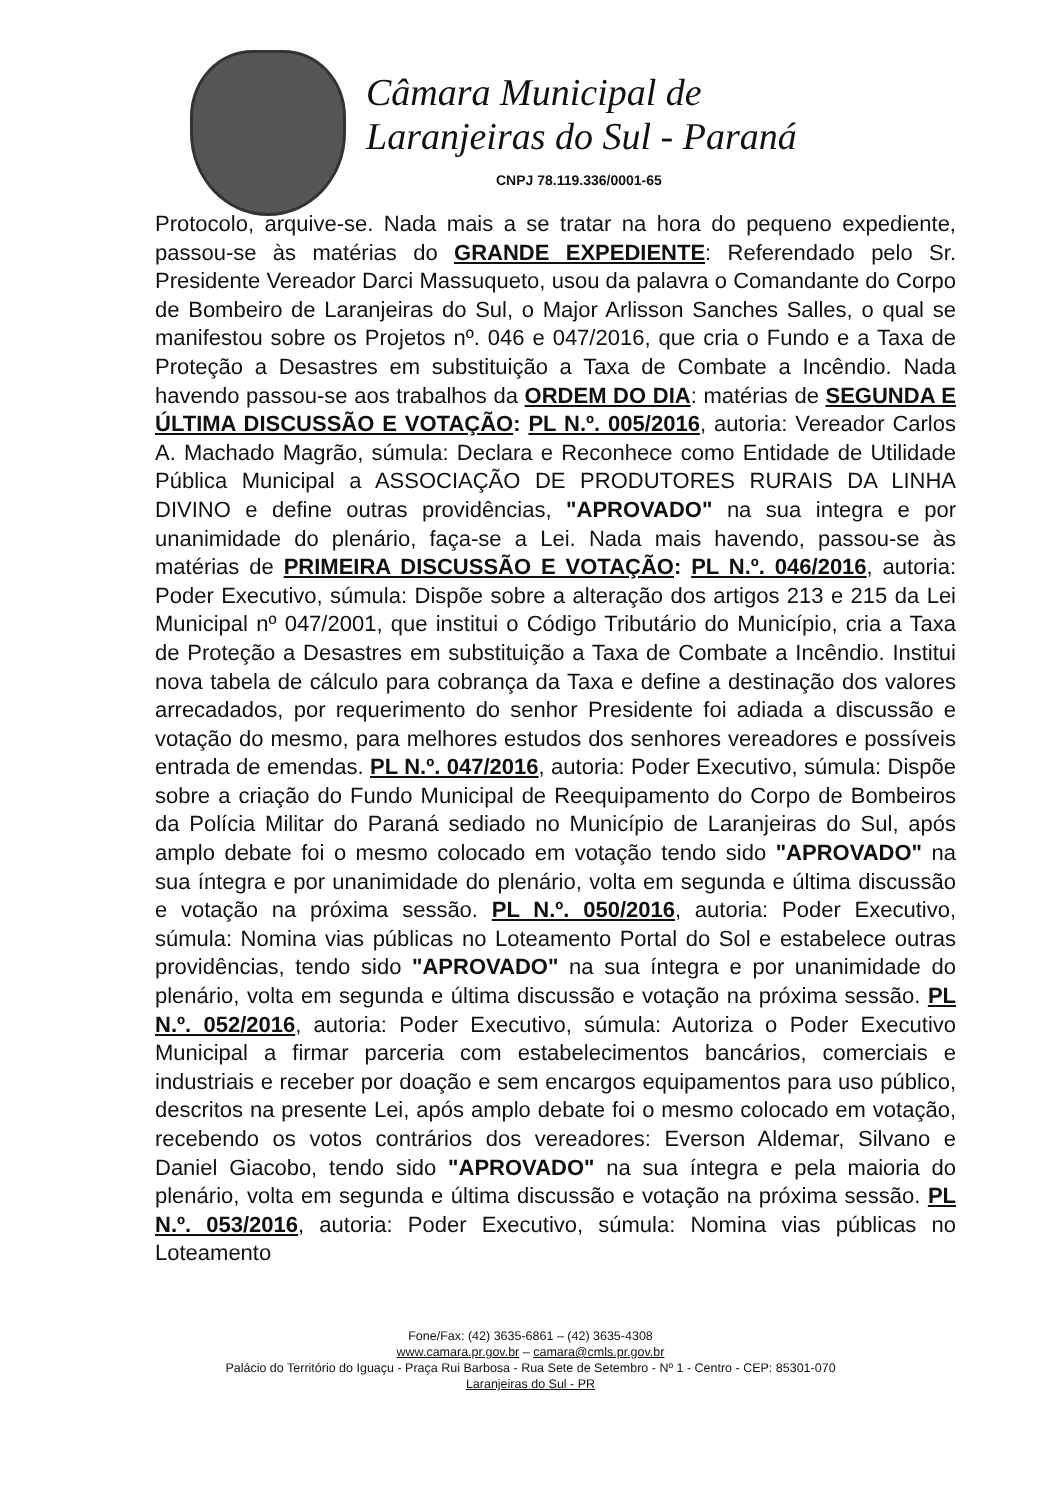Câmara Municipal de
Laranjeiras do Sul - Paraná
CNPJ 78.119.336/0001-65
Protocolo, arquive-se. Nada mais a se tratar na hora do pequeno expediente, passou-se às matérias do GRANDE EXPEDIENTE: Referendado pelo Sr. Presidente Vereador Darci Massuqueto, usou da palavra o Comandante do Corpo de Bombeiro de Laranjeiras do Sul, o Major Arlisson Sanches Salles, o qual se manifestou sobre os Projetos nº. 046 e 047/2016, que cria o Fundo e a Taxa de Proteção a Desastres em substituição a Taxa de Combate a Incêndio. Nada havendo passou-se aos trabalhos da ORDEM DO DIA: matérias de SEGUNDA E ÚLTIMA DISCUSSÃO E VOTAÇÃO: PL N.º. 005/2016, autoria: Vereador Carlos A. Machado Magrão, súmula: Declara e Reconhece como Entidade de Utilidade Pública Municipal a ASSOCIAÇÃO DE PRODUTORES RURAIS DA LINHA DIVINO e define outras providências, "APROVADO" na sua integra e por unanimidade do plenário, faça-se a Lei. Nada mais havendo, passou-se às matérias de PRIMEIRA DISCUSSÃO E VOTAÇÃO: PL N.º. 046/2016, autoria: Poder Executivo, súmula: Dispõe sobre a alteração dos artigos 213 e 215 da Lei Municipal nº 047/2001, que institui o Código Tributário do Município, cria a Taxa de Proteção a Desastres em substituição a Taxa de Combate a Incêndio. Institui nova tabela de cálculo para cobrança da Taxa e define a destinação dos valores arrecadados, por requerimento do senhor Presidente foi adiada a discussão e votação do mesmo, para melhores estudos dos senhores vereadores e possíveis entrada de emendas. PL N.º. 047/2016, autoria: Poder Executivo, súmula: Dispõe sobre a criação do Fundo Municipal de Reequipamento do Corpo de Bombeiros da Polícia Militar do Paraná sediado no Município de Laranjeiras do Sul, após amplo debate foi o mesmo colocado em votação tendo sido "APROVADO" na sua íntegra e por unanimidade do plenário, volta em segunda e última discussão e votação na próxima sessão. PL N.º. 050/2016, autoria: Poder Executivo, súmula: Nomina vias públicas no Loteamento Portal do Sol e estabelece outras providências, tendo sido "APROVADO" na sua íntegra e por unanimidade do plenário, volta em segunda e última discussão e votação na próxima sessão. PL N.º. 052/2016, autoria: Poder Executivo, súmula: Autoriza o Poder Executivo Municipal a firmar parceria com estabelecimentos bancários, comerciais e industriais e receber por doação e sem encargos equipamentos para uso público, descritos na presente Lei, após amplo debate foi o mesmo colocado em votação, recebendo os votos contrários dos vereadores: Everson Aldemar, Silvano e Daniel Giacobo, tendo sido "APROVADO" na sua íntegra e pela maioria do plenário, volta em segunda e última discussão e votação na próxima sessão. PL N.º. 053/2016, autoria: Poder Executivo, súmula: Nomina vias públicas no Loteamento
Fone/Fax: (42) 3635-6861 – (42) 3635-4308
www.camara.pr.gov.br – camara@cmls.pr.gov.br
Palácio do Território do Iguaçu - Praça Rui Barbosa - Rua Sete de Setembro - Nº 1 - Centro - CEP: 85301-070
Laranjeiras do Sul - PR